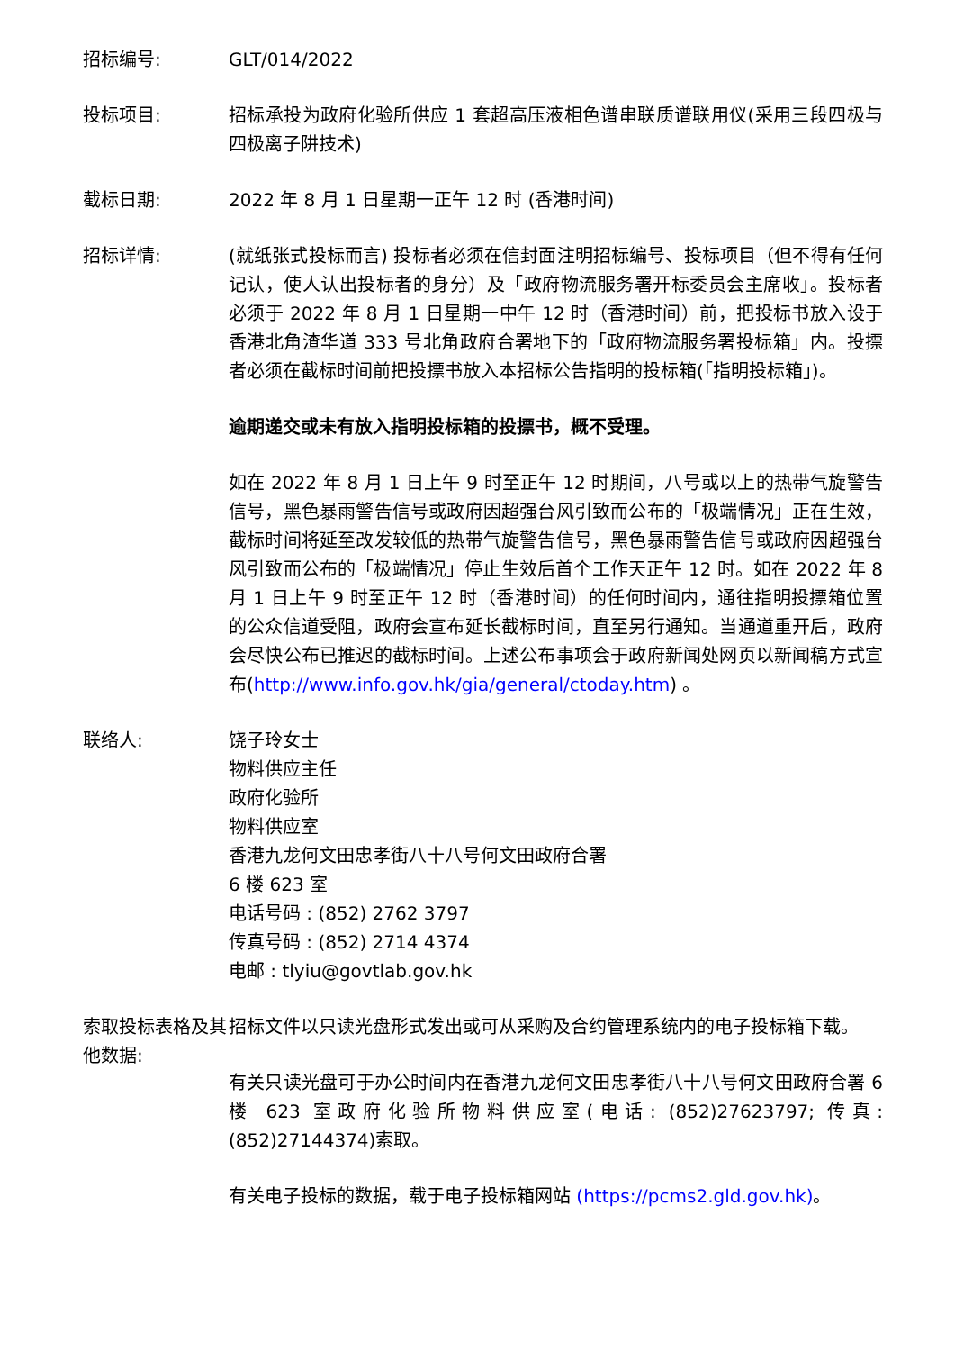招标编号: GLT/014/2022
投标项目: 招标承投为政府化验所供应 1 套超高压液相色谱串联质谱联用仪(采用三段四极与四极离子阱技术)
截标日期: 2022 年 8 月 1 日星期一正午 12 时 (香港时间)
招标详情: (就纸张式投标而言) 投标者必须在信封面注明招标编号、投标项目（但不得有任何记认，使人认出投标者的身分）及「政府物流服务署开标委员会主席收」。投标者必须于 2022 年 8 月 1 日星期一中午 12 时（香港时间）前，把投标书放入设于香港北角渣华道 333 号北角政府合署地下的「政府物流服务署投标箱」内。投摽者必须在截标时间前把投摽书放入本招标公告指明的投标箱(「指明投标箱」)。
逾期递交或未有放入指明投标箱的投摽书，概不受理。
如在 2022 年 8 月 1 日上午 9 时至正午 12 时期间，八号或以上的热带气旋警告信号，黑色暴雨警告信号或政府因超强台风引致而公布的「极端情况」正在生效，截标时间将延至改发较低的热带气旋警告信号，黑色暴雨警告信号或政府因超强台风引致而公布的「极端情况」停止生效后首个工作天正午 12 时。如在 2022 年 8 月 1 日上午 9 时至正午 12 时（香港时间）的任何时间内，通往指明投摽箱位置的公众信道受阻，政府会宣布延长截标时间，直至另行通知。当通道重开后，政府会尽快公布已推迟的截标时间。上述公布事项会于政府新闻处网页以新闻稿方式宣布(http://www.info.gov.hk/gia/general/ctoday.htm) 。
联络人: 饶子玲女士
物料供应主任
政府化验所
物料供应室
香港九龙何文田忠孝街八十八号何文田政府合署
6 楼 623 室
电话号码 : (852) 2762 3797
传真号码 : (852) 2714 4374
电邮 : tlyiu@govtlab.gov.hk
索取投标表格及其他数据:
招标文件以只读光盘形式发出或可从采购及合约管理系统内的电子投标箱下载。
有关只读光盘可于办公时间内在香港九龙何文田忠孝街八十八号何文田政府合署 6 楼 623 室政府化验所物料供应室(电话: (852)27623797; 传真: (852)27144374)索取。
有关电子投标的数据，载于电子投标箱网站 (https://pcms2.gld.gov.hk)。